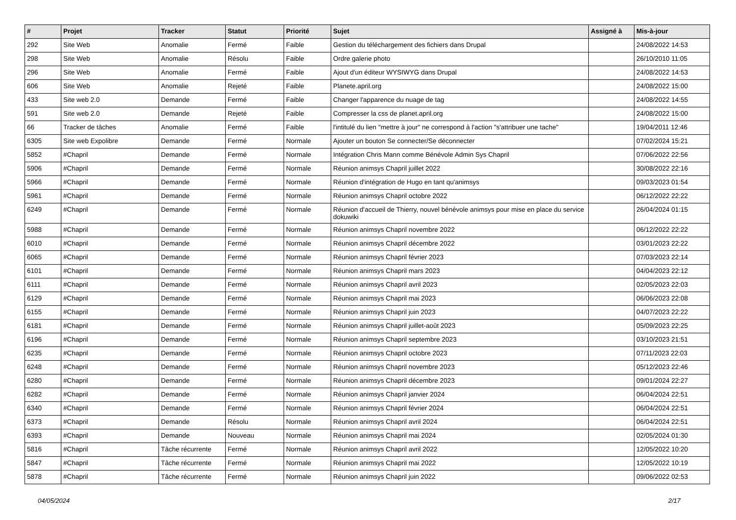| # | Projet | Tracker | Statut | Priorité | Sujet | Assigné à | Mis-à-jour |
| --- | --- | --- | --- | --- | --- | --- | --- |
| 292 | Site Web | Anomalie | Fermé | Faible | Gestion du téléchargement des fichiers dans Drupal | | 24/08/2022 14:53 |
| 298 | Site Web | Anomalie | Résolu | Faible | Ordre galerie photo | | 26/10/2010 11:05 |
| 296 | Site Web | Anomalie | Fermé | Faible | Ajout d'un éditeur WYSIWYG dans Drupal | | 24/08/2022 14:53 |
| 606 | Site Web | Anomalie | Rejeté | Faible | Planete.april.org | | 24/08/2022 15:00 |
| 433 | Site web 2.0 | Demande | Fermé | Faible | Changer l'apparence du nuage de tag | | 24/08/2022 14:55 |
| 591 | Site web 2.0 | Demande | Rejeté | Faible | Compresser la css de planet.april.org | | 24/08/2022 15:00 |
| 66 | Tracker de tâches | Anomalie | Fermé | Faible | l'intitulé du lien "mettre à jour" ne correspond à l'action "s'attribuer une tache" | | 19/04/2011 12:46 |
| 6305 | Site web Expolibre | Demande | Fermé | Normale | Ajouter un bouton Se connecter/Se déconnecter | | 07/02/2024 15:21 |
| 5852 | #Chapril | Demande | Fermé | Normale | Intégration Chris Mann comme Bénévole Admin Sys Chapril | | 07/06/2022 22:56 |
| 5906 | #Chapril | Demande | Fermé | Normale | Réunion animsys Chapril juillet 2022 | | 30/08/2022 22:16 |
| 5966 | #Chapril | Demande | Fermé | Normale | Réunion d'intégration de Hugo en tant qu'animsys | | 09/03/2023 01:54 |
| 5961 | #Chapril | Demande | Fermé | Normale | Réunion animsys Chapril octobre 2022 | | 06/12/2022 22:22 |
| 6249 | #Chapril | Demande | Fermé | Normale | Réunion d'accueil de Thierry, nouvel bénévole animsys pour mise en place du service dokuwiki | | 26/04/2024 01:15 |
| 5988 | #Chapril | Demande | Fermé | Normale | Réunion animsys Chapril novembre 2022 | | 06/12/2022 22:22 |
| 6010 | #Chapril | Demande | Fermé | Normale | Réunion animsys Chapril décembre 2022 | | 03/01/2023 22:22 |
| 6065 | #Chapril | Demande | Fermé | Normale | Réunion animsys Chapril février 2023 | | 07/03/2023 22:14 |
| 6101 | #Chapril | Demande | Fermé | Normale | Réunion animsys Chapril mars 2023 | | 04/04/2023 22:12 |
| 6111 | #Chapril | Demande | Fermé | Normale | Réunion animsys Chapril avril 2023 | | 02/05/2023 22:03 |
| 6129 | #Chapril | Demande | Fermé | Normale | Réunion animsys Chapril mai 2023 | | 06/06/2023 22:08 |
| 6155 | #Chapril | Demande | Fermé | Normale | Réunion animsys Chapril juin 2023 | | 04/07/2023 22:22 |
| 6181 | #Chapril | Demande | Fermé | Normale | Réunion animsys Chapril juillet-août 2023 | | 05/09/2023 22:25 |
| 6196 | #Chapril | Demande | Fermé | Normale | Réunion animsys Chapril septembre 2023 | | 03/10/2023 21:51 |
| 6235 | #Chapril | Demande | Fermé | Normale | Réunion animsys Chapril octobre 2023 | | 07/11/2023 22:03 |
| 6248 | #Chapril | Demande | Fermé | Normale | Réunion animsys Chapril novembre 2023 | | 05/12/2023 22:46 |
| 6280 | #Chapril | Demande | Fermé | Normale | Réunion animsys Chapril décembre 2023 | | 09/01/2024 22:27 |
| 6282 | #Chapril | Demande | Fermé | Normale | Réunion animsys Chapril janvier 2024 | | 06/04/2024 22:51 |
| 6340 | #Chapril | Demande | Fermé | Normale | Réunion animsys Chapril février 2024 | | 06/04/2024 22:51 |
| 6373 | #Chapril | Demande | Résolu | Normale | Réunion animsys Chapril avril 2024 | | 06/04/2024 22:51 |
| 6393 | #Chapril | Demande | Nouveau | Normale | Réunion animsys Chapril mai 2024 | | 02/05/2024 01:30 |
| 5816 | #Chapril | Tâche récurrente | Fermé | Normale | Réunion animsys Chapril avril 2022 | | 12/05/2022 10:20 |
| 5847 | #Chapril | Tâche récurrente | Fermé | Normale | Réunion animsys Chapril mai 2022 | | 12/05/2022 10:19 |
| 5878 | #Chapril | Tâche récurrente | Fermé | Normale | Réunion animsys Chapril juin 2022 | | 09/06/2022 02:53 |
04/05/2024 2/17